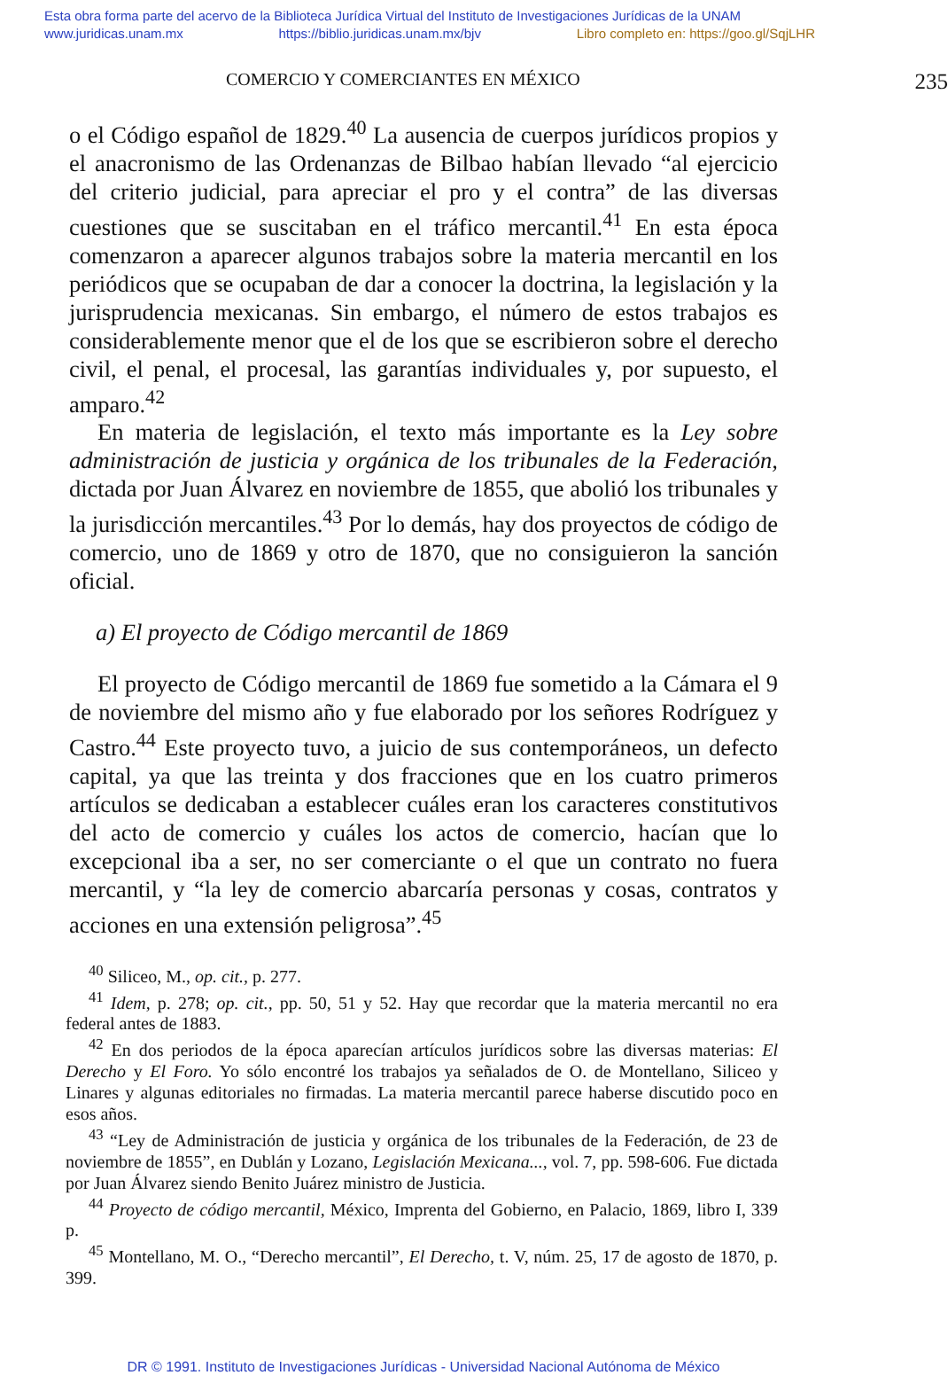Esta obra forma parte del acervo de la Biblioteca Jurídica Virtual del Instituto de Investigaciones Jurídicas de la UNAM
www.juridicas.unam.mx https://biblio.juridicas.unam.mx/bjv Libro completo en: https://goo.gl/SqjLHR
COMERCIO Y COMERCIANTES EN MÉXICO 235
o el Código español de 1829.<sup>40</sup> La ausencia de cuerpos jurídicos propios y el anacronismo de las Ordenanzas de Bilbao habían llevado “al ejercicio del criterio judicial, para apreciar el pro y el contra” de las diversas cuestiones que se suscitaban en el tráfico mercantil.<sup>41</sup> En esta época comenzaron a aparecer algunos trabajos sobre la materia mercantil en los periódicos que se ocupaban de dar a conocer la doctrina, la legislación y la jurisprudencia mexicanas. Sin embargo, el número de estos trabajos es considerablemente menor que el de los que se escribieron sobre el derecho civil, el penal, el procesal, las garantías individuales y, por supuesto, el amparo.<sup>42</sup>
En materia de legislación, el texto más importante es la Ley sobre administración de justicia y orgánica de los tribunales de la Federación, dictada por Juan Álvarez en noviembre de 1855, que abolió los tribunales y la jurisdicción mercantiles.<sup>43</sup> Por lo demás, hay dos proyectos de código de comercio, uno de 1869 y otro de 1870, que no consiguieron la sanción oficial.
a) El proyecto de Código mercantil de 1869
El proyecto de Código mercantil de 1869 fue sometido a la Cámara el 9 de noviembre del mismo año y fue elaborado por los señores Rodríguez y Castro.<sup>44</sup> Este proyecto tuvo, a juicio de sus contemporáneos, un defecto capital, ya que las treinta y dos fracciones que en los cuatro primeros artículos se dedicaban a establecer cuáles eran los caracteres constitutivos del acto de comercio y cuáles los actos de comercio, hacían que lo excepcional iba a ser, no ser comerciante o el que un contrato no fuera mercantil, y “la ley de comercio abarcaría personas y cosas, contratos y acciones en una extensión peligrosa”.<sup>45</sup>
<sup>40</sup> Siliceo, M., op. cit., p. 277.
<sup>41</sup> Idem, p. 278; op. cit., pp. 50, 51 y 52. Hay que recordar que la materia mercantil no era federal antes de 1883.
<sup>42</sup> En dos periodos de la época aparecían artículos jurídicos sobre las diversas materias: El Derecho y El Foro. Yo sólo encontré los trabajos ya señalados de O. de Montellano, Siliceo y Linares y algunas editoriales no firmadas. La materia mercantil parece haberse discutido poco en esos años.
<sup>43</sup> “Ley de Administración de justicia y orgánica de los tribunales de la Federación, de 23 de noviembre de 1855”, en Dublán y Lozano, Legislación Mexicana..., vol. 7, pp. 598-606. Fue dictada por Juan Álvarez siendo Benito Juárez ministro de Justicia.
<sup>44</sup> Proyecto de código mercantil, México, Imprenta del Gobierno, en Palacio, 1869, libro I, 339 p.
<sup>45</sup> Montellano, M. O., “Derecho mercantil”, El Derecho, t. V, núm. 25, 17 de agosto de 1870, p. 399.
DR © 1991. Instituto de Investigaciones Jurídicas - Universidad Nacional Autónoma de México